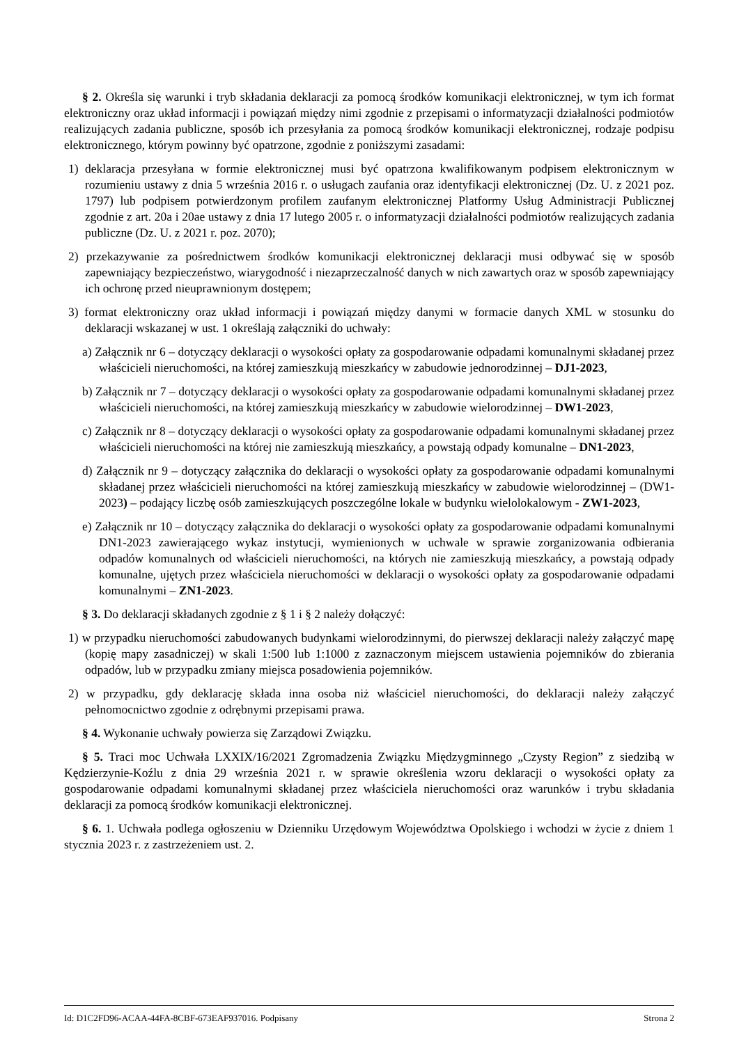§ 2. Określa się warunki i tryb składania deklaracji za pomocą środków komunikacji elektronicznej, w tym ich format elektroniczny oraz układ informacji i powiązań między nimi zgodnie z przepisami o informatyzacji działalności podmiotów realizujących zadania publiczne, sposób ich przesyłania za pomocą środków komunikacji elektronicznej, rodzaje podpisu elektronicznego, którym powinny być opatrzone, zgodnie z poniższymi zasadami:
1) deklaracja przesyłana w formie elektronicznej musi być opatrzona kwalifikowanym podpisem elektronicznym w rozumieniu ustawy z dnia 5 września 2016 r. o usługach zaufania oraz identyfikacji elektronicznej (Dz. U. z 2021 poz. 1797) lub podpisem potwierdzonym profilem zaufanym elektronicznej Platformy Usług Administracji Publicznej zgodnie z art. 20a i 20ae ustawy z dnia 17 lutego 2005 r. o informatyzacji działalności podmiotów realizujących zadania publiczne (Dz. U. z 2021 r. poz. 2070);
2) przekazywanie za pośrednictwem środków komunikacji elektronicznej deklaracji musi odbywać się w sposób zapewniający bezpieczeństwo, wiarygodność i niezaprzeczalność danych w nich zawartych oraz w sposób zapewniający ich ochronę przed nieuprawnionym dostępem;
3) format elektroniczny oraz układ informacji i powiązań między danymi w formacie danych XML w stosunku do deklaracji wskazanej w ust. 1 określają załączniki do uchwały:
a) Załącznik nr 6 – dotyczący deklaracji o wysokości opłaty za gospodarowanie odpadami komunalnymi składanej przez właścicieli nieruchomości, na której zamieszkują mieszkańcy w zabudowie jednorodzinnej – DJ1-2023,
b) Załącznik nr 7 – dotyczący deklaracji o wysokości opłaty za gospodarowanie odpadami komunalnymi składanej przez właścicieli nieruchomości, na której zamieszkują mieszkańcy w zabudowie wielorodzinnej – DW1-2023,
c) Załącznik nr 8 – dotyczący deklaracji o wysokości opłaty za gospodarowanie odpadami komunalnymi składanej przez właścicieli nieruchomości na której nie zamieszkują mieszkańcy, a powstają odpady komunalne – DN1-2023,
d) Załącznik nr 9 – dotyczący załącznika do deklaracji o wysokości opłaty za gospodarowanie odpadami komunalnymi składanej przez właścicieli nieruchomości na której zamieszkują mieszkańcy w zabudowie wielorodzinnej – (DW1-2023) – podający liczbę osób zamieszkujących poszczególne lokale w budynku wielolokalowym - ZW1-2023,
e) Załącznik nr 10 – dotyczący załącznika do deklaracji o wysokości opłaty za gospodarowanie odpadami komunalnymi DN1-2023 zawierającego wykaz instytucji, wymienionych w uchwale w sprawie zorganizowania odbierania odpadów komunalnych od właścicieli nieruchomości, na których nie zamieszkują mieszkańcy, a powstają odpady komunalne, ujętych przez właściciela nieruchomości w deklaracji o wysokości opłaty za gospodarowanie odpadami komunalnymi – ZN1-2023.
§ 3. Do deklaracji składanych zgodnie z § 1 i § 2 należy dołączyć:
1) w przypadku nieruchomości zabudowanych budynkami wielorodzinnymi, do pierwszej deklaracji należy załączyć mapę (kopię mapy zasadniczej) w skali 1:500 lub 1:1000 z zaznaczonym miejscem ustawienia pojemników do zbierania odpadów, lub w przypadku zmiany miejsca posadowienia pojemników.
2) w przypadku, gdy deklarację składa inna osoba niż właściciel nieruchomości, do deklaracji należy załączyć pełnomocnictwo zgodnie z odrębnymi przepisami prawa.
§ 4. Wykonanie uchwały powierza się Zarządowi Związku.
§ 5. Traci moc Uchwała LXXIX/16/2021 Zgromadzenia Związku Międzygminnego „Czysty Region” z siedzibą w Kędzierzynie-Koźlu z dnia 29 września 2021 r. w sprawie określenia wzoru deklaracji o wysokości opłaty za gospodarowanie odpadami komunalnymi składanej przez właściciela nieruchomości oraz warunków i trybu składania deklaracji za pomocą środków komunikacji elektronicznej.
§ 6. 1. Uchwała podlega ogłoszeniu w Dzienniku Urzędowym Województwa Opolskiego i wchodzi w życie z dniem 1 stycznia 2023 r. z zastrzeżeniem ust. 2.
Id: D1C2FD96-ACAA-44FA-8CBF-673EAF937016. Podpisany Strona 2